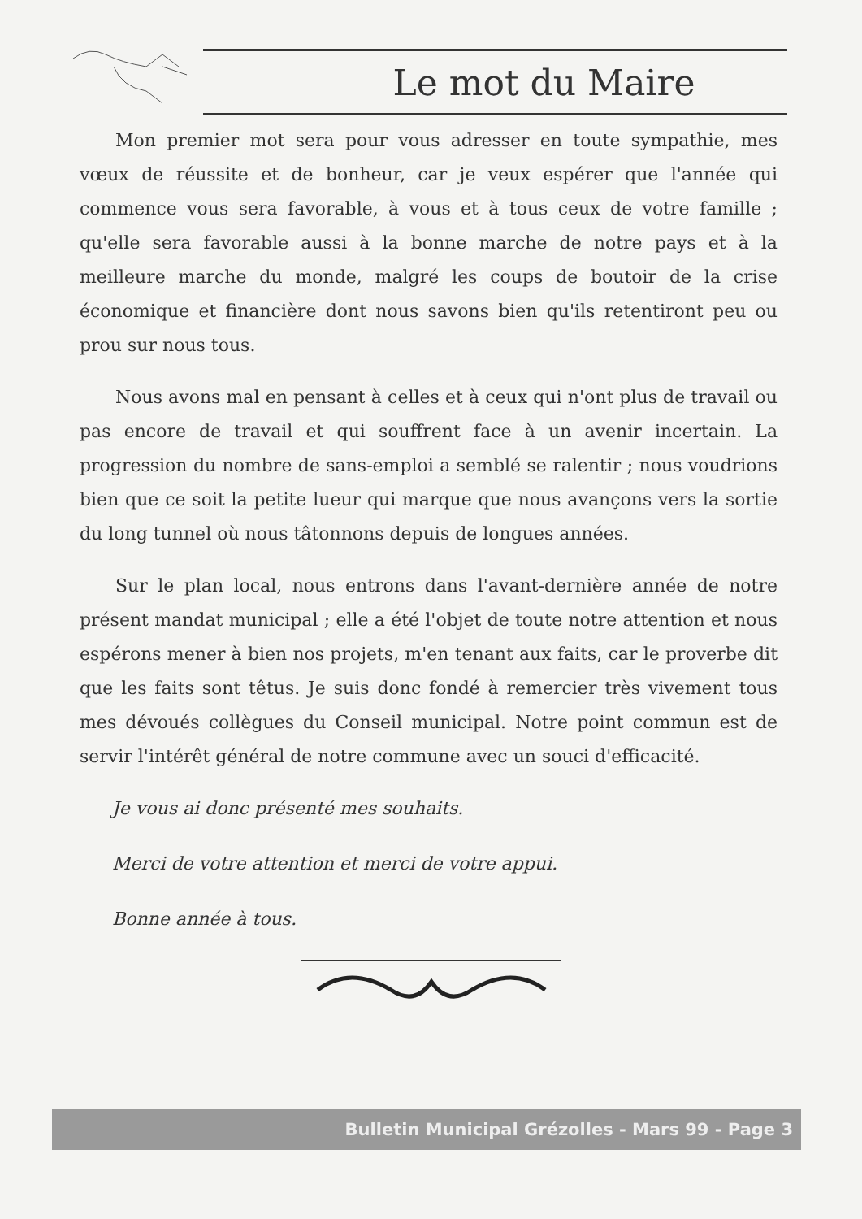Le mot du Maire
Mon premier mot sera pour vous adresser en toute sympathie, mes vœux de réussite et de bonheur, car je veux espérer que l'année qui commence vous sera favorable, à vous et à tous ceux de votre famille ; qu'elle sera favorable aussi à la bonne marche de notre pays et à la meilleure marche du monde, malgré les coups de boutoir de la crise économique et financière dont nous savons bien qu'ils retentiront peu ou prou sur nous tous.
Nous avons mal en pensant à celles et à ceux qui n'ont plus de travail ou pas encore de travail et qui souffrent face à un avenir incertain. La progression du nombre de sans-emploi a semblé se ralentir ; nous voudrions bien que ce soit la petite lueur qui marque que nous avançons vers la sortie du long tunnel où nous tâtonnons depuis de longues années.
Sur le plan local, nous entrons dans l'avant-dernière année de notre présent mandat municipal ; elle a été l'objet de toute notre attention et nous espérons mener à bien nos projets, m'en tenant aux faits, car le proverbe dit que les faits sont têtus. Je suis donc fondé à remercier très vivement tous mes dévoués collègues du Conseil municipal. Notre point commun est de servir l'intérêt général de notre commune avec un souci d'efficacité.
Je vous ai donc présenté mes souhaits.
Merci de votre attention et merci de votre appui.
Bonne année à tous.
Bulletin Municipal Grézolles - Mars 99 - Page 3